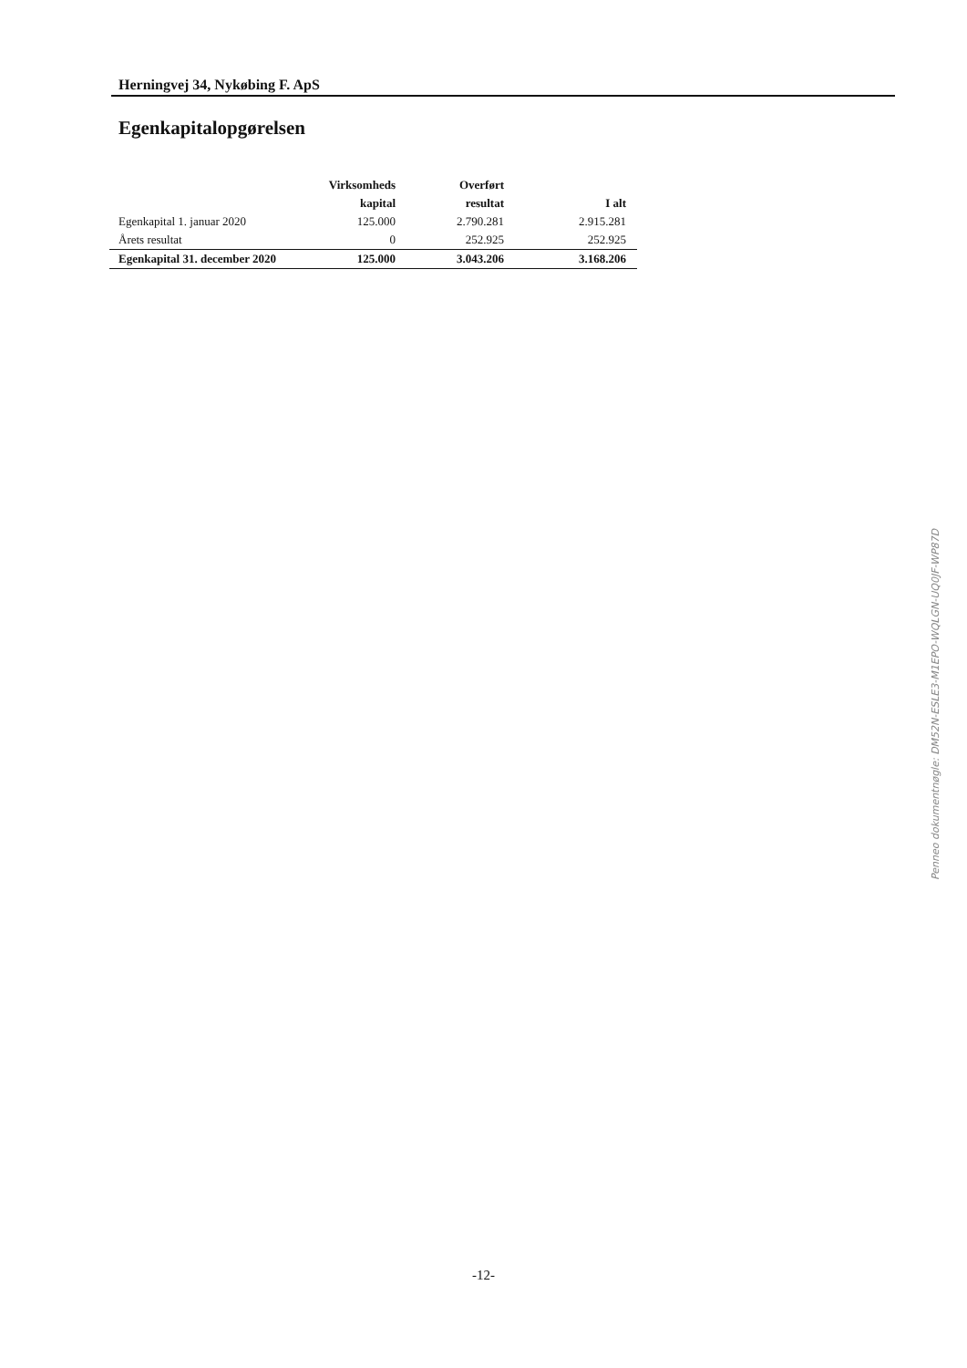Herningvej 34, Nykøbing F. ApS
Egenkapitalopgørelsen
| | Virksomheds | Overført | |
| --- | --- | --- | --- |
| | kapital | resultat | I alt |
| Egenkapital 1. januar 2020 | 125.000 | 2.790.281 | 2.915.281 |
| Årets resultat | 0 | 252.925 | 252.925 |
| Egenkapital 31. december 2020 | 125.000 | 3.043.206 | 3.168.206 |
Penneo dokumentnøgle: DM52N-ESLE3-M1EPO-WQLGN-UQ0JF-WP87D
-12-